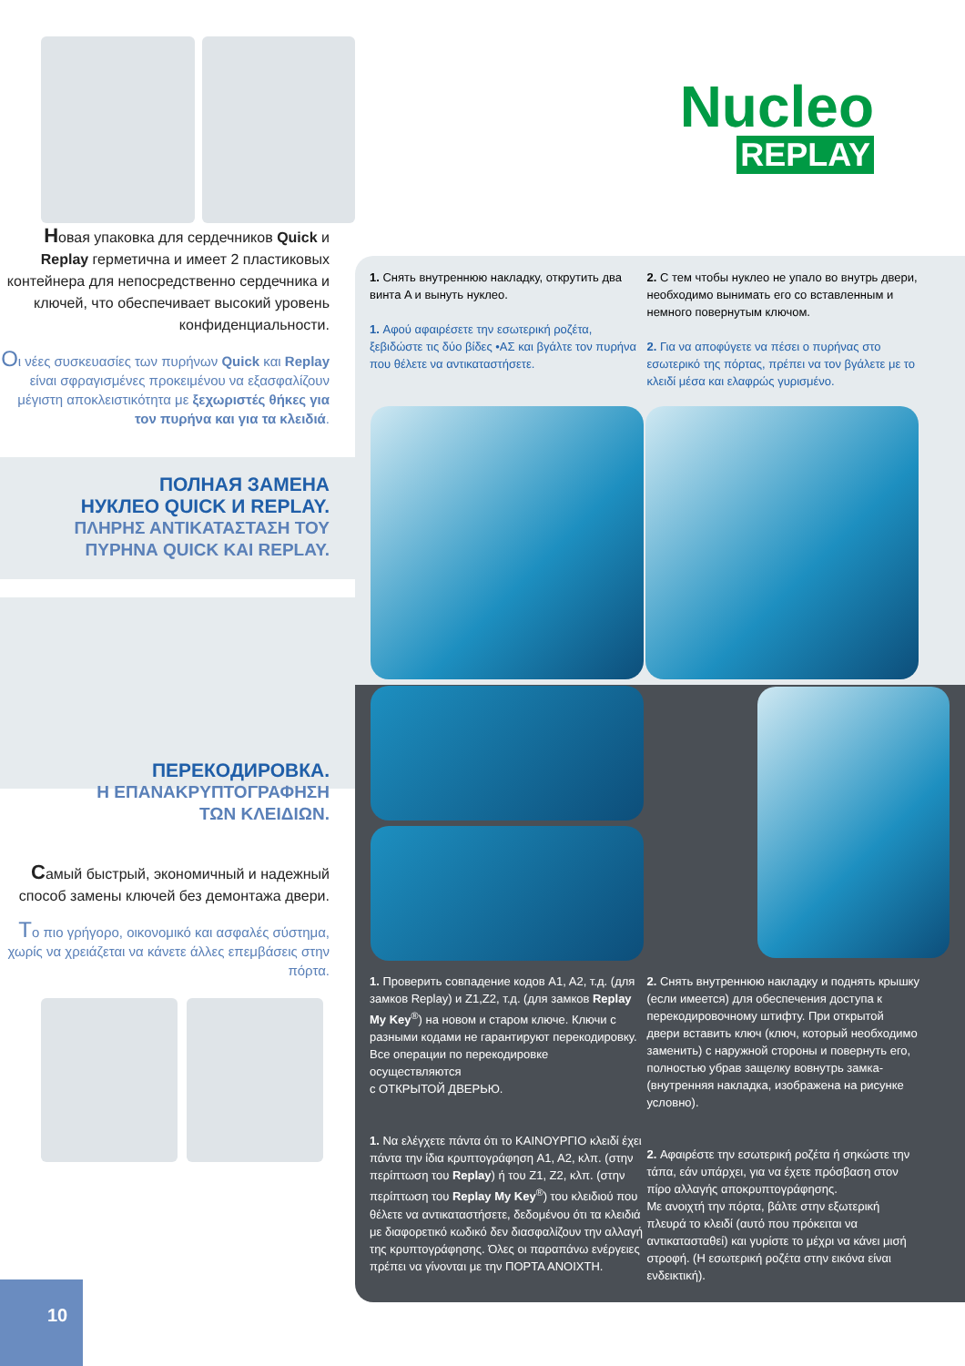Новая упаковка для сердечников Quick и Replay герметична и имеет 2 пластиковых контейнера для непосредственно сердечника и ключей, что обеспечивает высокий уровень конфиденциальности.
Oι νέες συσκευασίες των πυρήνων Quick και Replay είναι σφραγισμένες προκειμένου να εξασφαλίζουν μέγιστη αποκλειστικότητα με ξεχωριστές θήκες για τον πυρήνα και για τα κλειδιά.
ПОЛНАЯ ЗАМЕНА
НУКЛЕО QUICK И REPLAY.
ΠΛΗΡΗΣ ΑΝΤΙΚΑΤΑΣΤΑΣΗ ΤΟΥ
ΠΥΡΗΝΑ QUICK KAI REPLAY.
ПЕРЕКОДИРОВКА.
Η ΕΠΑΝΑΚΡΥΠΤΟΓΡΑΦΗΣΗ
ΤΩΝ ΚΛΕΙΔΙΩΝ.
Самый быстрый, экономичный и надежный способ замены ключей без демонтажа двери.
Tο πιο γρήγορο, οικονομικό και ασφαλές σύστημα, χωρίς να χρειάζεται να κάνετε άλλες επεμβάσεις στην πόρτα.
10
Nucleo
REPLAY
1. Снять внутреннюю накладку, открутить два винта A и вынуть нуклео.
1. Αφού αφαιρέσετε την εσωτερική ροζέτα, ξεβιδώστε τις δύο βίδες •ΑΣ και βγάλτε τον πυρήνα που θέλετε να αντικαταστήσετε.
2. С тем чтобы нуклео не упало во внутрь двери, необходимо вынимать его со вставленным и немного повернутым ключом.
2. Για να αποφύγετε να πέσει ο πυρήνας στο εσωτερικό της πόρτας, πρέπει να τον βγάλετε με το κλειδί μέσα και ελαφρώς γυρισμένο.
1. Проверить совпадение кодов A1, A2, т.д. (для замков Replay) и Z1,Z2, т.д. (для замков Replay My Key<sup>®</sup>) на новом и старом ключе. Ключи с разными кодами не гарантируют перекодировку.
Все операции по перекодировке осуществляются
с ОТКРЫТОЙ ДВЕРЬЮ.
1. Να ελέγχετε πάντα ότι το ΚΑΙΝΟΥΡΓΙΟ κλειδί έχει πάντα την ίδια κρυπτογράφηση A1, A2, κλπ. (στην περίπτωση του Replay) ή του Z1, Z2, κλπ. (στην περίπτωση του Replay My Key<sup>®</sup>) του κλειδιού που θέλετε να αντικαταστήσετε, δεδομένου ότι τα κλειδιά με διαφορετικό κωδικό δεν διασφαλίζουν την αλλαγή της κρυπτογράφησης. Όλες οι παραπάνω ενέργειες πρέπει να γίνονται με την ΠΟΡΤΑ ΑΝΟΙΧΤΗ.
2. Снять внутреннюю накладку и поднять крышку (если имеется) для обеспечения доступа к перекодировочному штифту. При открытой двери вставить ключ (ключ, который необходимо заменить) с наружной стороны и повернуть его, полностью убрав защелку вовнутрь замка- (внутренняя накладка, изображена на рисунке условно).
2. Αφαιρέστε την εσωτερική ροζέτα ή σηκώστε την τάπα, εάν υπάρχει, για να έχετε πρόσβαση στον πίρο αλλαγής αποκρυπτογράφησης.
Με ανοιχτή την πόρτα, βάλτε στην εξωτερική πλευρά το κλειδί (αυτό που πρόκειται να αντικατασταθεί) και γυρίστε το μέχρι να κάνει μισή στροφή. (Η εσωτερική ροζέτα στην εικόνα είναι ενδεικτική).